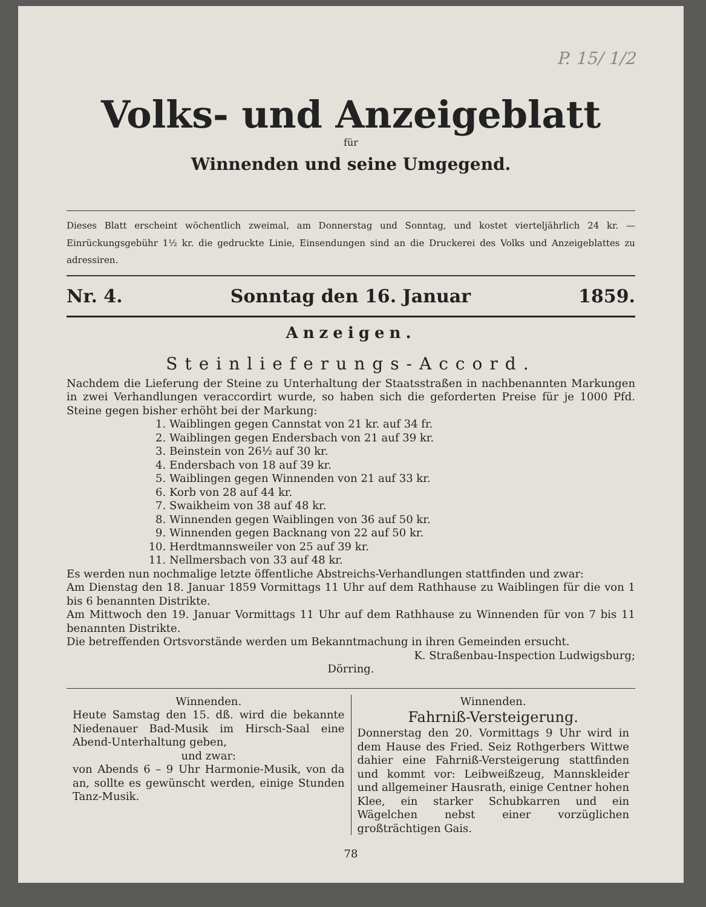P. 15/ 1/2
Volks- und Anzeigeblatt
für
Winnenden und seine Umgegend.
Dieses Blatt erscheint wöchentlich zweimal, am Donnerstag und Sonntag, und kostet vierteljährlich 24 kr. — Einrückungsgebühr 1½ kr. die gedruckte Linie, Einsendungen sind an die Druckerei des Volks und Anzeigeblattes zu adressiren.
Nr. 4. Sonntag den 16. Januar 1859.
Anzeigen.
Steinlieferungs-Accord.
Nachdem die Lieferung der Steine zu Unterhaltung der Staatsstraßen in nachbenannten Markungen in zwei Verhandlungen veraccordirt wurde, so haben sich die geforderten Preise für je 1000 Pfd. Steine gegen bisher erhöht bei der Markung:
1. Waiblingen gegen Cannstat von 21 kr. auf 34 fr.
2. Waiblingen gegen Endersbach von 21 auf 39 kr.
3. Beinstein von 26½ auf 30 kr.
4. Endersbach von 18 auf 39 kr.
5. Waiblingen gegen Winnenden von 21 auf 33 kr.
6. Korb von 28 auf 44 kr.
7. Swaikheim von 38 auf 48 kr.
8. Winnenden gegen Waiblingen von 36 auf 50 kr.
9. Winnenden gegen Backnang von 22 auf 50 kr.
10. Herdtmannsweiler von 25 auf 39 kr.
11. Nellmersbach von 33 auf 48 kr.
Es werden nun nochmalige letzte öffentliche Abstreichs-Verhandlungen stattfinden und zwar:
Am Dienstag den 18. Januar 1859 Vormittags 11 Uhr auf dem Rathhause zu Waiblingen für die von 1 bis 6 benannten Distrikte.
Am Mittwoch den 19. Januar Vormittags 11 Uhr auf dem Rathhause zu Winnenden für von 7 bis 11 benannten Distrikte.
Die betreffenden Ortsvorstände werden um Bekanntmachung in ihren Gemeinden ersucht.
K. Straßenbau-Inspection Ludwigsburg;
Dörring.
Winnenden.
Heute Samstag den 15. dß. wird die bekannte Niedenauer Bad-Musik im Hirsch-Saal eine Abend-Unterhaltung geben,
und zwar:
von Abends 6 – 9 Uhr Harmonie-Musik, von da an, sollte es gewünscht werden, einige Stunden Tanz-Musik.
Winnenden.
Fahrniß-Versteigerung.
Donnerstag den 20. Vormittags 9 Uhr wird in dem Hause des Fried. Seiz Rothgerbers Wittwe dahier eine Fahrniß-Versteigerung stattfinden und kommt vor: Leibweißzeug, Mannskleider und allgemeiner Hausrath, einige Centner hohen Klee, ein starker Schubkarren und ein Wägelchen nebst einer vorzüglichen großträchtigen Gais.
78